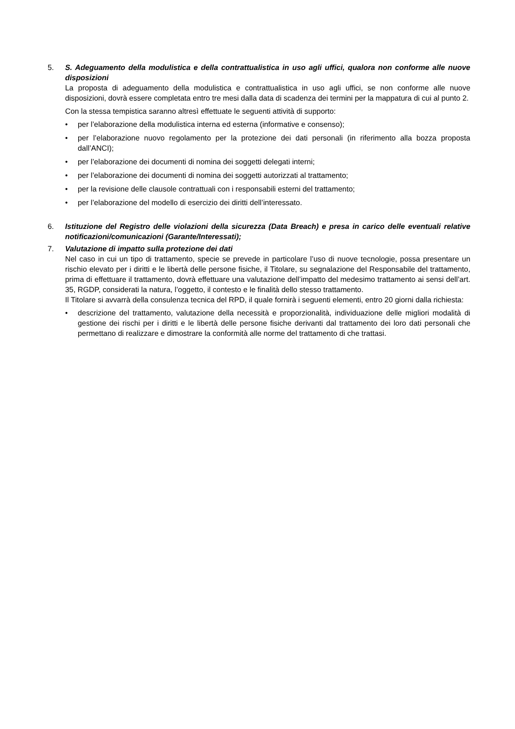5. S. Adeguamento della modulistica e della contrattualistica in uso agli uffici, qualora non conforme alle nuove disposizioni
La proposta di adeguamento della modulistica e contrattualistica in uso agli uffici, se non conforme alle nuove disposizioni, dovrà essere completata entro tre mesi dalla data di scadenza dei termini per la mappatura di cui al punto 2.
Con la stessa tempistica saranno altresì effettuate le seguenti attività di supporto:
• per l’elaborazione della modulistica interna ed esterna (informative e consenso);
• per l’elaborazione nuovo regolamento per la protezione dei dati personali (in riferimento alla bozza proposta dall’ANCI);
• per l’elaborazione dei documenti di nomina dei soggetti delegati interni;
• per l’elaborazione dei documenti di nomina dei soggetti autorizzati al trattamento;
• per la revisione delle clausole contrattuali con i responsabili esterni del trattamento;
• per l’elaborazione del modello di esercizio dei diritti dell’interessato.
6. Istituzione del Registro delle violazioni della sicurezza (Data Breach) e presa in carico delle eventuali relative notificazioni/comunicazioni (Garante/Interessati);
7. Valutazione di impatto sulla protezione dei dati
Nel caso in cui un tipo di trattamento, specie se prevede in particolare l’uso di nuove tecnologie, possa presentare un rischio elevato per i diritti e le libertà delle persone fisiche, il Titolare, su segnalazione del Responsabile del trattamento, prima di effettuare il trattamento, dovrà effettuare una valutazione dell’impatto del medesimo trattamento ai sensi dell’art. 35, RGDP, considerati la natura, l’oggetto, il contesto e le finalità dello stesso trattamento.
Il Titolare si avvarrà della consulenza tecnica del RPD, il quale fornirà i seguenti elementi, entro 20 giorni dalla richiesta:
• descrizione del trattamento, valutazione della necessità e proporzionalità, individuazione delle migliori modalità di gestione dei rischi per i diritti e le libertà delle persone fisiche derivanti dal trattamento dei loro dati personali che permettano di realizzare e dimostrare la conformità alle norme del trattamento di che trattasi.